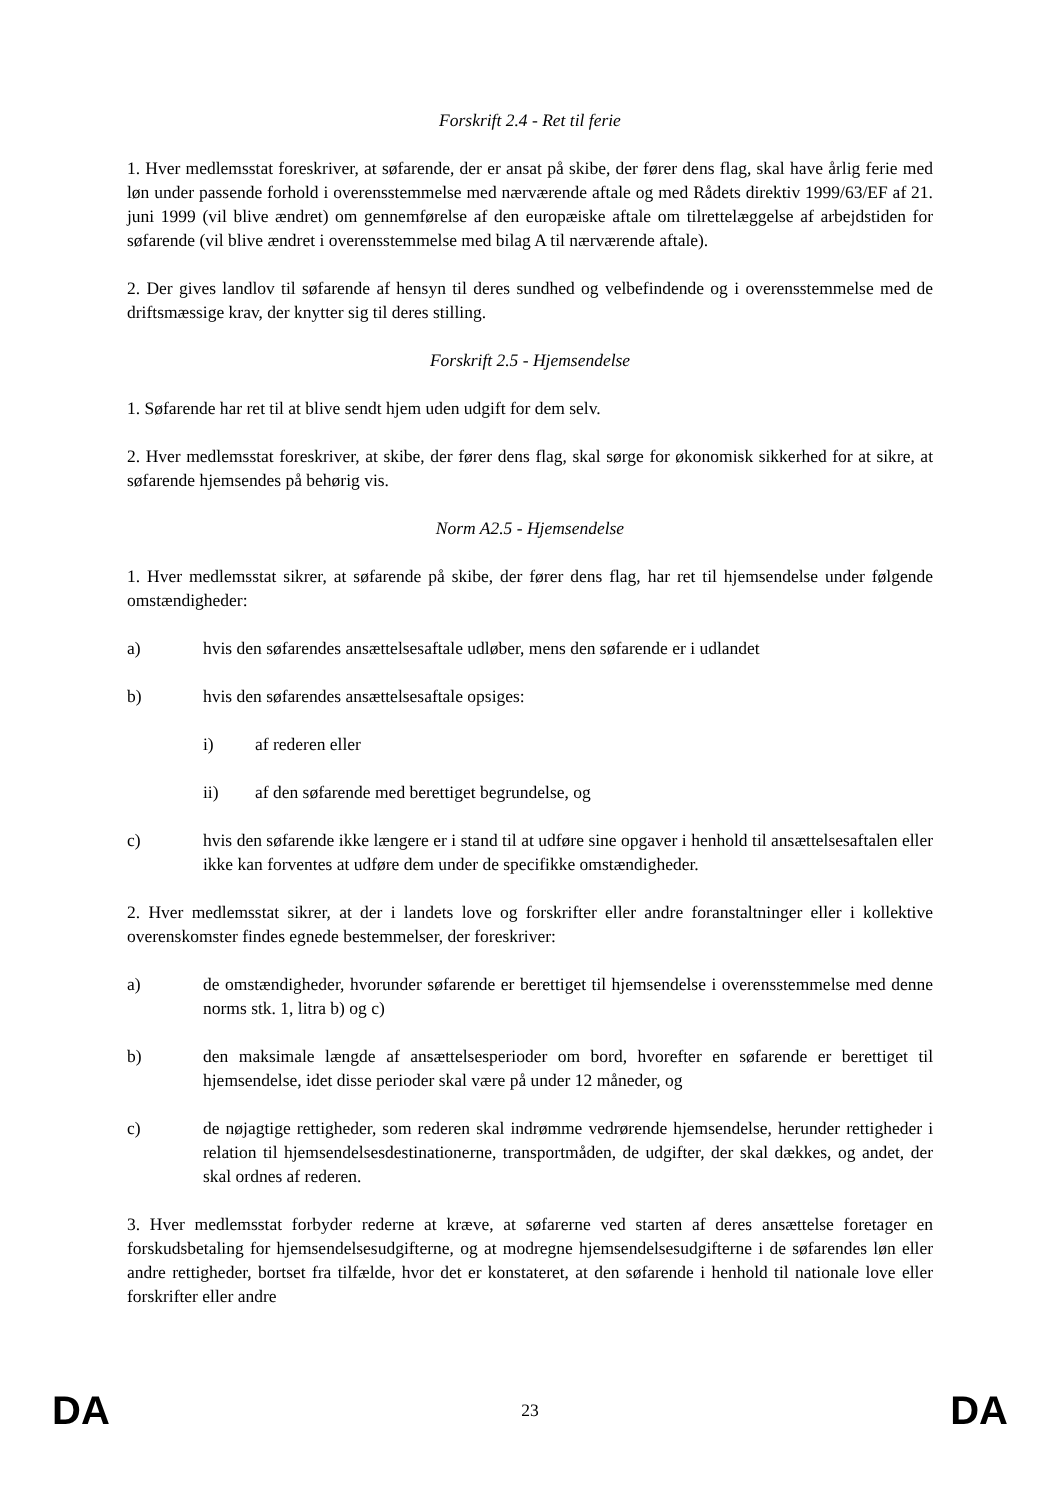Forskrift 2.4 - Ret til ferie
1. Hver medlemsstat foreskriver, at søfarende, der er ansat på skibe, der fører dens flag, skal have årlig ferie med løn under passende forhold i overensstemmelse med nærværende aftale og med Rådets direktiv 1999/63/EF af 21. juni 1999 (vil blive ændret) om gennemførelse af den europæiske aftale om tilrettelæggelse af arbejdstiden for søfarende (vil blive ændret i overensstemmelse med bilag A til nærværende aftale).
2. Der gives landlov til søfarende af hensyn til deres sundhed og velbefindende og i overensstemmelse med de driftsmæssige krav, der knytter sig til deres stilling.
Forskrift 2.5 - Hjemsendelse
1. Søfarende har ret til at blive sendt hjem uden udgift for dem selv.
2. Hver medlemsstat foreskriver, at skibe, der fører dens flag, skal sørge for økonomisk sikkerhed for at sikre, at søfarende hjemsendes på behørig vis.
Norm A2.5 - Hjemsendelse
1. Hver medlemsstat sikrer, at søfarende på skibe, der fører dens flag, har ret til hjemsendelse under følgende omstændigheder:
a) hvis den søfarendes ansættelsesaftale udløber, mens den søfarende er i udlandet
b) hvis den søfarendes ansættelsesaftale opsiges:
i) af rederen eller
ii) af den søfarende med berettiget begrundelse, og
c) hvis den søfarende ikke længere er i stand til at udføre sine opgaver i henhold til ansættelsesaftalen eller ikke kan forventes at udføre dem under de specifikke omstændigheder.
2. Hver medlemsstat sikrer, at der i landets love og forskrifter eller andre foranstaltninger eller i kollektive overenskomster findes egnede bestemmelser, der foreskriver:
a) de omstændigheder, hvorunder søfarende er berettiget til hjemsendelse i overensstemmelse med denne norms stk. 1, litra b) og c)
b) den maksimale længde af ansættelsesperioder om bord, hvorefter en søfarende er berettiget til hjemsendelse, idet disse perioder skal være på under 12 måneder, og
c) de nøjagtige rettigheder, som rederen skal indrømme vedrørende hjemsendelse, herunder rettigheder i relation til hjemsendelsesdestinationerne, transportmåden, de udgifter, der skal dækkes, og andet, der skal ordnes af rederen.
3. Hver medlemsstat forbyder rederne at kræve, at søfarerne ved starten af deres ansættelse foretager en forskudsbetaling for hjemsendelsesudgifterne, og at modregne hjemsendelsesudgifterne i de søfarendes løn eller andre rettigheder, bortset fra tilfælde, hvor det er konstateret, at den søfarende i henhold til nationale love eller forskrifter eller andre
DA 23 DA